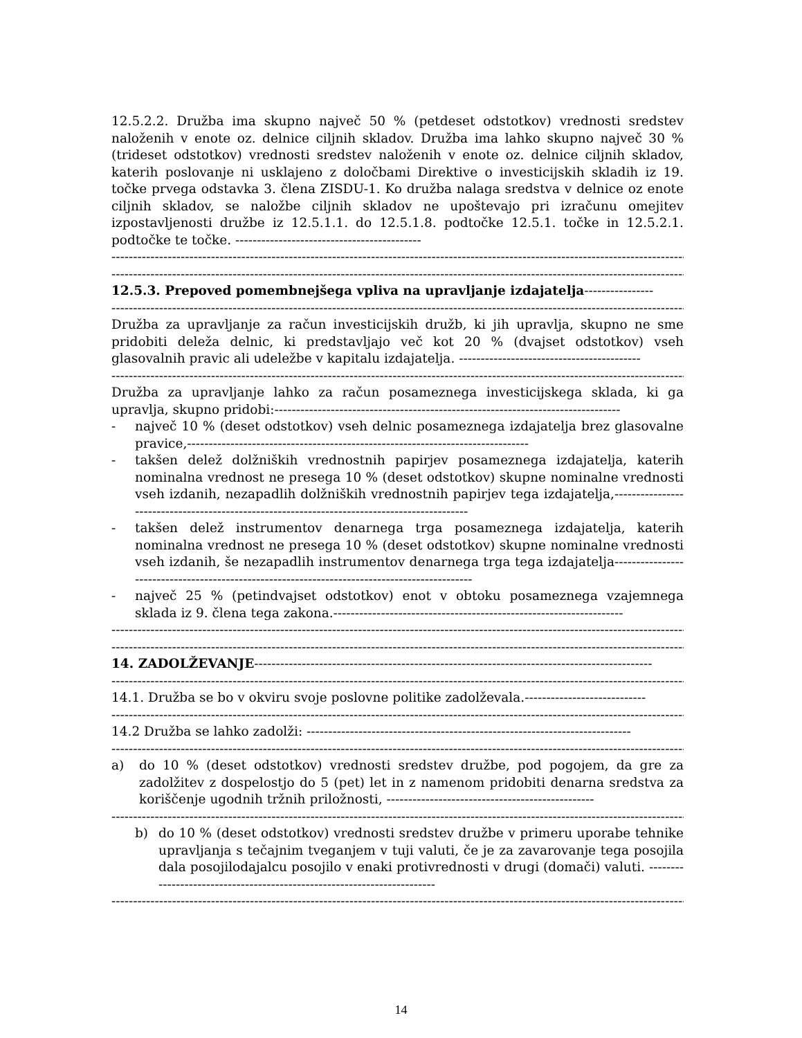12.5.2.2. Družba ima skupno največ 50 % (petdeset odstotkov) vrednosti sredstev naloženih v enote oz. delnice ciljnih skladov. Družba ima lahko skupno največ 30 % (trideset odstotkov) vrednosti sredstev naloženih v enote oz. delnice ciljnih skladov, katerih poslovanje ni usklajeno z določbami Direktive o investicijskih skladih iz 19. točke prvega odstavka 3. člena ZISDU-1. Ko družba nalaga sredstva v delnice oz enote ciljnih skladov, se naložbe ciljnih skladov ne upoštevajo pri izračunu omejitev izpostavljenosti družbe iz 12.5.1.1. do 12.5.1.8. podtočke 12.5.1. točke in 12.5.2.1. podtočke te točke. -------------------------------------------
--------------------------------------------------------------------------------------------------------------------------------------------
--------------------------------------------------------------------------------------------------------------------------------------------
12.5.3. Prepoved pomembnejšega vpliva na upravljanje izdajatelja----------------
--------------------------------------------------------------------------------------------------------------------------------------------
Družba za upravljanje za račun investicijskih družb, ki jih upravlja, skupno ne sme pridobiti deleža delnic, ki predstavljajo več kot 20 % (dvajset odstotkov) vseh glasovalnih pravic ali udeležbe v kapitalu izdajatelja. ------------------------------------------
--------------------------------------------------------------------------------------------------------------------------------------------
Družba za upravljanje lahko za račun posameznega investicijskega sklada, ki ga upravlja, skupno pridobi:--------------------------------------------------------------------------------
- največ 10 % (deset odstotkov) vseh delnic posameznega izdajatelja brez glasovalne pravice,-------------------------------------------------------------------------------
- takšen delež dolžniških vrednostnih papirjev posameznega izdajatelja, katerih nominalna vrednost ne presega 10 % (deset odstotkov) skupne nominalne vrednosti vseh izdanih, nezapadlih dolžniških vrednostnih papirjev tega izdajatelja,---------------------------------------------------------------------------------------------
- takšen delež instrumentov denarnega trga posameznega izdajatelja, katerih nominalna vrednost ne presega 10 % (deset odstotkov) skupne nominalne vrednosti vseh izdanih, še nezapadlih instrumentov denarnega trga tega izdajatelja----------------------------------------------------------------------------------------------
- največ 25 % (petindvajset odstotkov) enot v obtoku posameznega vzajemnega sklada iz 9. člena tega zakona.-------------------------------------------------------------------
--------------------------------------------------------------------------------------------------------------------------------------------
--------------------------------------------------------------------------------------------------------------------------------------------
14. ZADOLŽEVANJE--------------------------------------------------------------------------------------------
--------------------------------------------------------------------------------------------------------------------------------------------
14.1. Družba se bo v okviru svoje poslovne politike zadolževala.----------------------------
--------------------------------------------------------------------------------------------------------------------------------------------
14.2 Družba se lahko zadolži: ---------------------------------------------------------------------------
--------------------------------------------------------------------------------------------------------------------------------------------
a) do 10 % (deset odstotkov) vrednosti sredstev družbe, pod pogojem, da gre za zadolžitev z dospelostjo do 5 (pet) let in z namenom pridobiti denarna sredstva za koriščenje ugodnih tržnih priložnosti, ------------------------------------------------
--------------------------------------------------------------------------------------------------------------------------------------------
b) do 10 % (deset odstotkov) vrednosti sredstev družbe v primeru uporabe tehnike upravljanja s tečajnim tveganjem v tuji valuti, če je za zavarovanje tega posojila dala posojilodajalcu posojilo v enaki protivrednosti v drugi (domači) valuti. ------------------------------------------------------------------------
--------------------------------------------------------------------------------------------------------------------------------------------
14